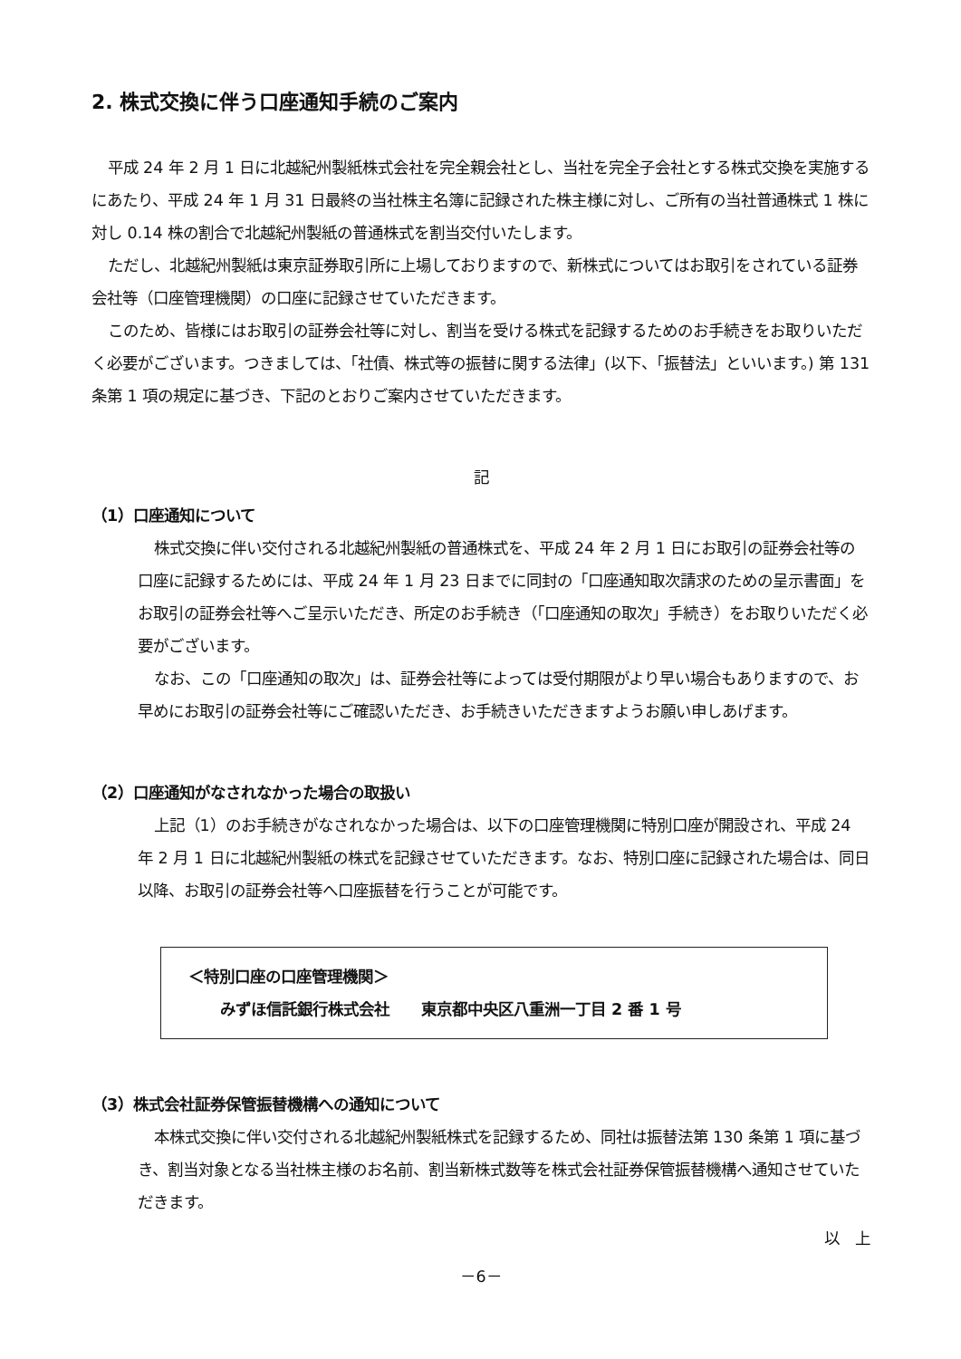2. 株式交換に伴う口座通知手続のご案内
平成 24 年 2 月 1 日に北越紀州製紙株式会社を完全親会社とし、当社を完全子会社とする株式交換を実施するにあたり、平成 24 年 1 月 31 日最終の当社株主名簿に記録された株主様に対し、ご所有の当社普通株式 1 株に対し 0.14 株の割合で北越紀州製紙の普通株式を割当交付いたします。
ただし、北越紀州製紙は東京証券取引所に上場しておりますので、新株式についてはお取引をされている証券会社等（口座管理機関）の口座に記録させていただきます。
このため、皆様にはお取引の証券会社等に対し、割当を受ける株式を記録するためのお手続きをお取りいただく必要がございます。つきましては、「社債、株式等の振替に関する法律」(以下、「振替法」といいます。) 第 131 条第 1 項の規定に基づき、下記のとおりご案内させていただきます。
記
（1）口座通知について
株式交換に伴い交付される北越紀州製紙の普通株式を、平成 24 年 2 月 1 日にお取引の証券会社等の口座に記録するためには、平成 24 年 1 月 23 日までに同封の「口座通知取次請求のための呈示書面」をお取引の証券会社等へご呈示いただき、所定のお手続き（「口座通知の取次」手続き）をお取りいただく必要がございます。
なお、この「口座通知の取次」は、証券会社等によっては受付期限がより早い場合もありますので、お早めにお取引の証券会社等にご確認いただき、お手続きいただきますようお願い申しあげます。
（2）口座通知がなされなかった場合の取扱い
上記（1）のお手続きがなされなかった場合は、以下の口座管理機関に特別口座が開設され、平成 24 年 2 月 1 日に北越紀州製紙の株式を記録させていただきます。なお、特別口座に記録された場合は、同日以降、お取引の証券会社等へ口座振替を行うことが可能です。
＜特別口座の口座管理機関＞
  みずほ信託銀行株式会社  東京都中央区八重洲一丁目 2 番 1 号
（3）株式会社証券保管振替機構への通知について
本株式交換に伴い交付される北越紀州製紙株式を記録するため、同社は振替法第 130 条第 1 項に基づき、割当対象となる当社株主様のお名前、割当新株式数等を株式会社証券保管振替機構へ通知させていただきます。
以　上
－6－